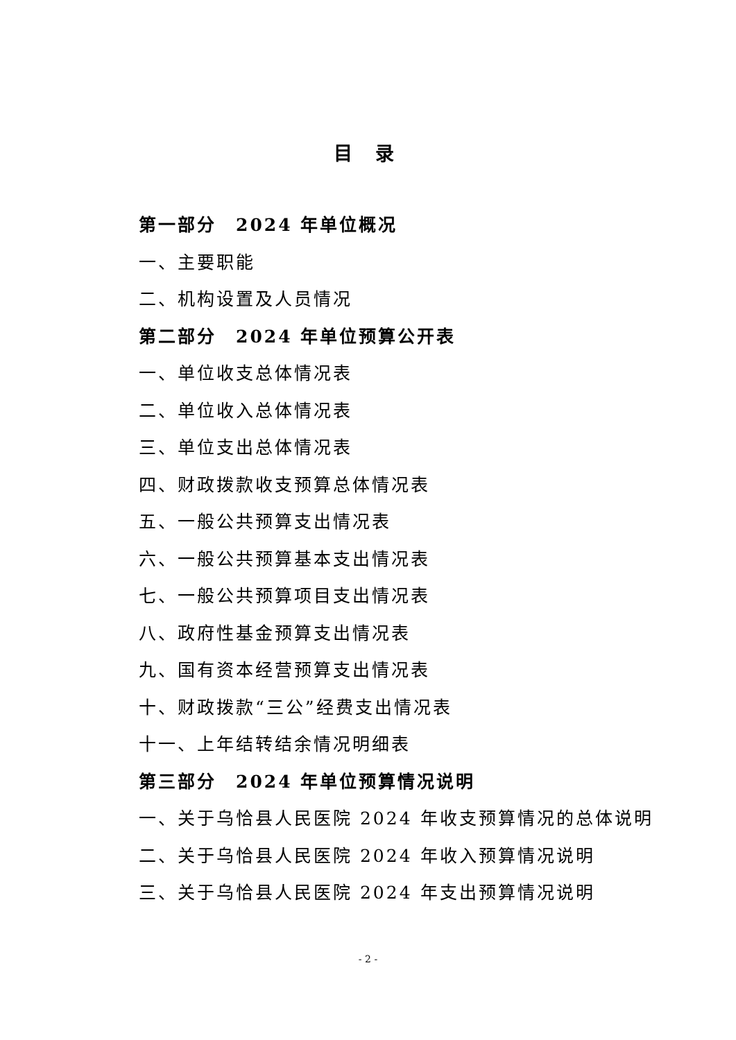目 录
第一部分　2024 年单位概况
一、主要职能
二、机构设置及人员情况
第二部分　2024 年单位预算公开表
一、单位收支总体情况表
二、单位收入总体情况表
三、单位支出总体情况表
四、财政拨款收支预算总体情况表
五、一般公共预算支出情况表
六、一般公共预算基本支出情况表
七、一般公共预算项目支出情况表
八、政府性基金预算支出情况表
九、国有资本经营预算支出情况表
十、财政拨款“三公”经费支出情况表
十一、上年结转结余情况明细表
第三部分　2024 年单位预算情况说明
一、关于乌恰县人民医院 2024 年收支预算情况的总体说明
二、关于乌恰县人民医院 2024 年收入预算情况说明
三、关于乌恰县人民医院 2024 年支出预算情况说明
- 2 -